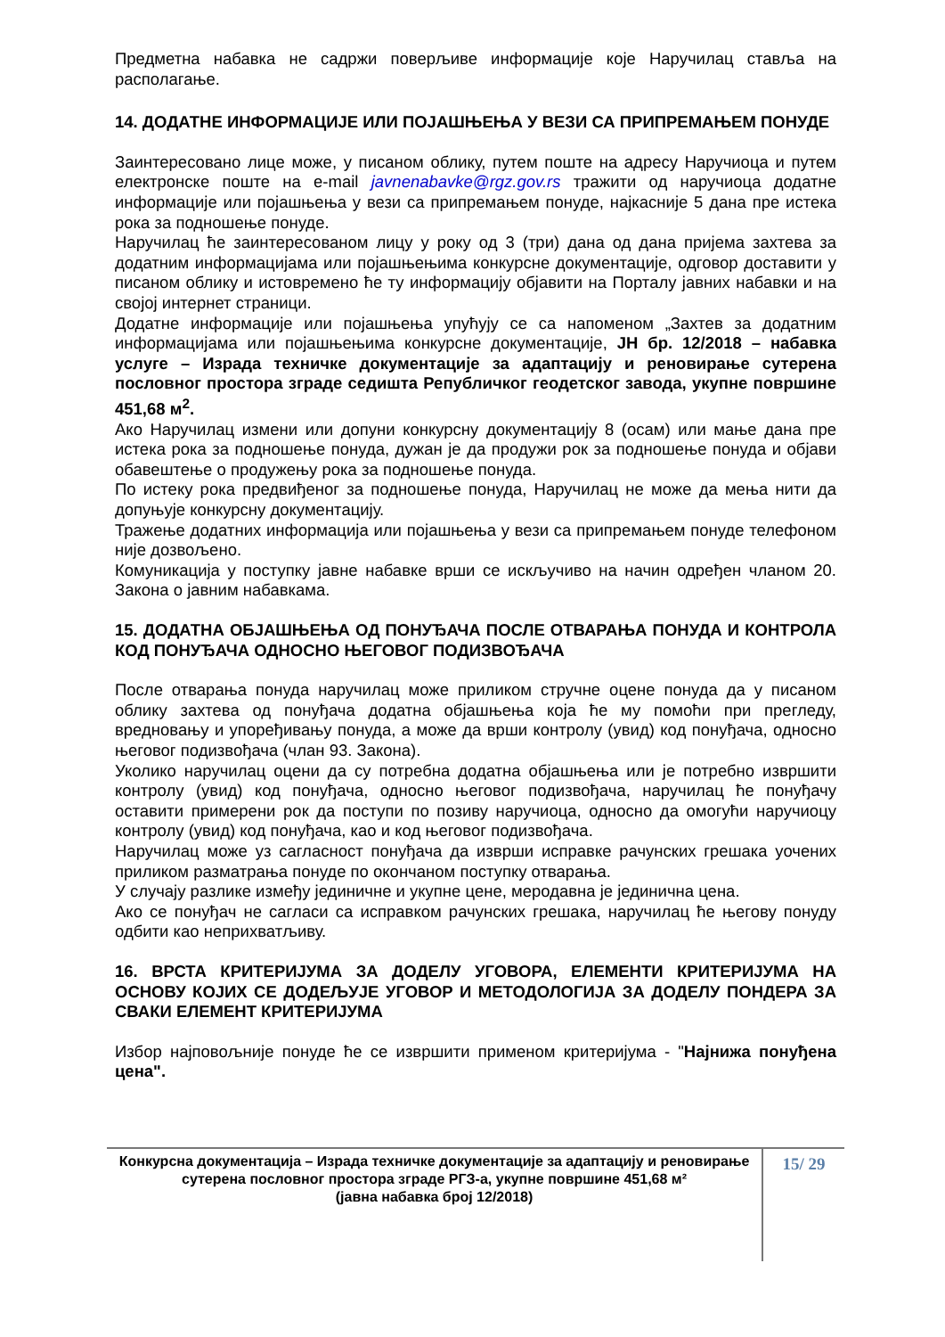Предметна набавка не садржи поверљиве информације које Наручилац ставља на располагање.
14. ДОДАТНЕ ИНФОРМАЦИЈЕ ИЛИ ПОЈАШЊЕЊА У ВЕЗИ СА ПРИПРЕМАЊЕМ ПОНУДЕ
Заинтересовано лице може, у писаном облику, путем поште на адресу Наручиоца и путем електронске поште на e-mail javnenabavke@rgz.gov.rs тражити од наручиоца додатне информације или појашњења у вези са припремањем понуде, најкасније 5 дана пре истека рока за подношење понуде.
Наручилац ће заинтересованом лицу у року од 3 (три) дана од дана пријема захтева за додатним информацијама или појашњењима конкурсне документације, одговор доставити у писаном облику и истовремено ће ту информацију објавити на Порталу јавних набавки и на својој интернет страници.
Додатне информације или појашњења упућују се са напоменом „Захтев за додатним информацијама или појашњењима конкурсне документације, ЈН бр. 12/2018 – набавка услуге – Израда техничке документације за адаптацију и реновирање сутерена пословног простора зграде седишта Републичког геодетског завода, укупне површине 451,68 м<sup>2</sup>.
Ако Наручилац измени или допуни конкурсну документацију 8 (осам) или мање дана пре истека рока за подношење понуда, дужан је да продужи рок за подношење понуда и објави обавештење о продужењу рока за подношење понуда.
По истеку рока предвиђеног за подношење понуда, Наручилац не може да мења нити да допуњује конкурсну документацију.
Тражење додатних информација или појашњења у вези са припремањем понуде телефоном није дозвољено.
Комуникација у поступку јавне набавке врши се искључиво на начин одређен чланом 20. Закона о јавним набавкама.
15. ДОДАТНА ОБЈАШЊЕЊА ОД ПОНУЂАЧА ПОСЛЕ ОТВАРАЊА ПОНУДА И КОНТРОЛА КОД ПОНУЂАЧА ОДНОСНО ЊЕГОВОГ ПОДИЗВОЂАЧА
После отварања понуда наручилац може приликом стручне оцене понуда да у писаном облику захтева од понуђача додатна објашњења која ће му помоћи при прегледу, вредновању и упоређивању понуда, а може да врши контролу (увид) код понуђача, односно његовог подизвођача (члан 93. Закона).
Уколико наручилац оцени да су потребна додатна објашњења или је потребно извршити контролу (увид) код понуђача, односно његовог подизвођача, наручилац ће понуђачу оставити примерени рок да поступи по позиву наручиоца, односно да омогући наручиоцу контролу (увид) код понуђача, као и код његовог подизвођача.
Наручилац може уз сагласност понуђача да изврши исправке рачунских грешака уочених приликом разматрања понуде по окончаном поступку отварања.
У случају разлике између јединичне и укупне цене, меродавна је јединична цена.
Ако се понуђач не сагласи са исправком рачунских грешака, наручилац ће његову понуду одбити као неприхватљиву.
16. ВРСТА КРИТЕРИЈУМА ЗА ДОДЕЛУ УГОВОРА, ЕЛЕМЕНТИ КРИТЕРИЈУМА НА ОСНОВУ КОЈИХ СЕ ДОДЕЉУЈЕ УГОВОР И МЕТОДОЛОГИЈА ЗА ДОДЕЛУ ПОНДЕРА ЗА СВАКИ ЕЛЕМЕНТ КРИТЕРИЈУМА
Избор најповољније понуде ће се извршити применом критеријума - "Најнижа понуђена цена".
Конкурсна документација – Израда техничке документације за адаптацију и реновирање сутерена пословног простора зграде РГЗ-а, укупне површине 451,68 м²
(јавна набавка број 12/2018)
15/ 29